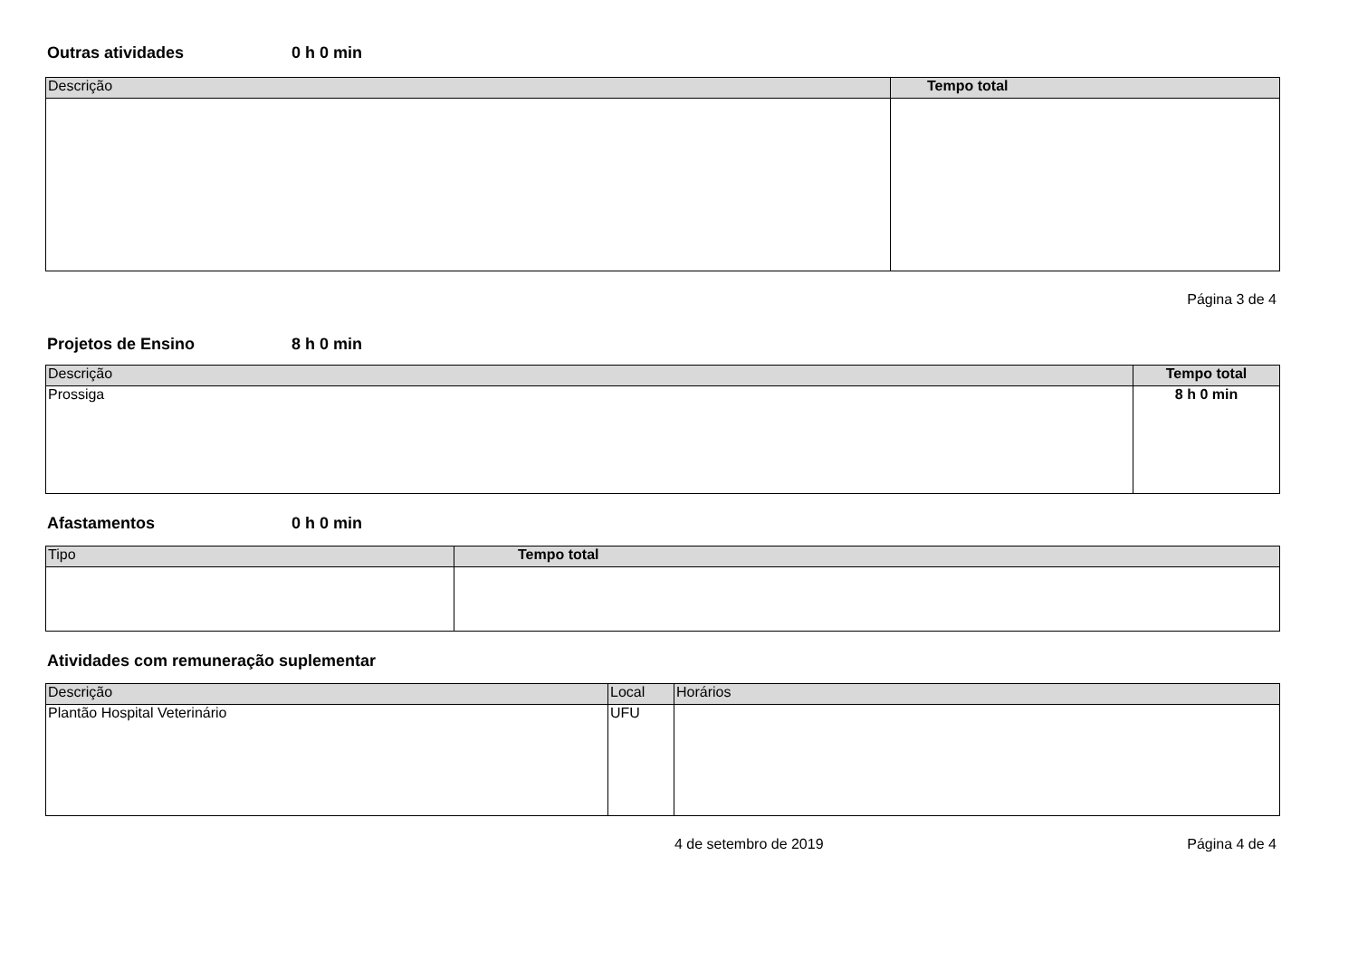Outras atividades 0 h 0 min
| Descrição | Tempo total |
| --- | --- |
Página 3 de 4
Projetos de Ensino 8 h 0 min
| Descrição | Tempo total |
| --- | --- |
| Prossiga | 8 h 0 min |
Afastamentos 0 h 0 min
| Tipo | Tempo total |
| --- | --- |
Atividades com remuneração suplementar
| Descrição | Local | Horários |
| --- | --- | --- |
| Plantão Hospital Veterinário | UFU | |
4 de setembro de 2019 Página 4 de 4